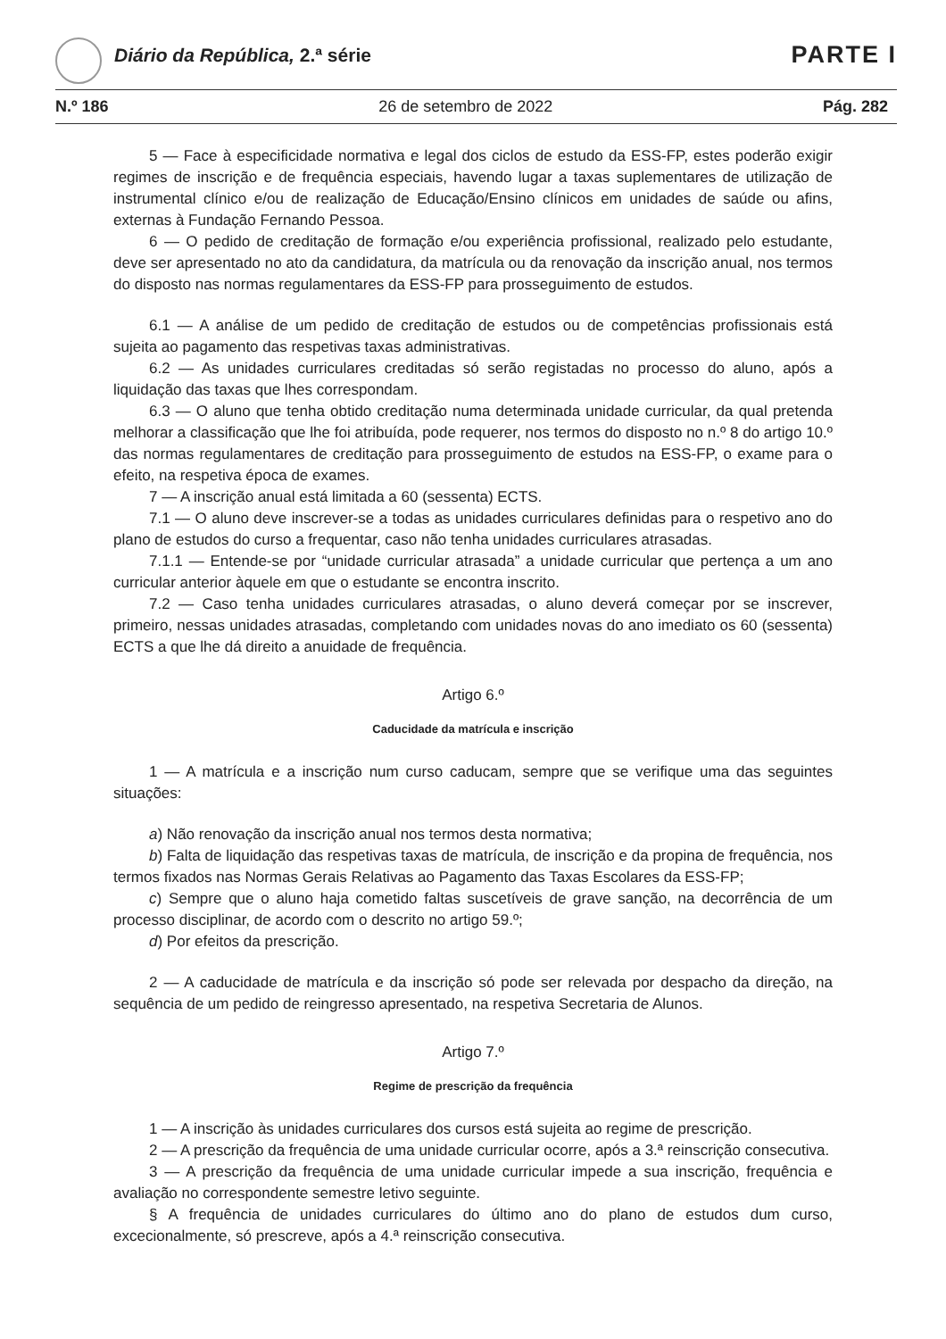Diário da República, 2.ª série PARTE I
N.º 186 26 de setembro de 2022 Pág. 282
5 — Face à especificidade normativa e legal dos ciclos de estudo da ESS-FP, estes poderão exigir regimes de inscrição e de frequência especiais, havendo lugar a taxas suplementares de utilização de instrumental clínico e/ou de realização de Educação/Ensino clínicos em unidades de saúde ou afins, externas à Fundação Fernando Pessoa.
6 — O pedido de creditação de formação e/ou experiência profissional, realizado pelo estudante, deve ser apresentado no ato da candidatura, da matrícula ou da renovação da inscrição anual, nos termos do disposto nas normas regulamentares da ESS-FP para prosseguimento de estudos.
6.1 — A análise de um pedido de creditação de estudos ou de competências profissionais está sujeita ao pagamento das respetivas taxas administrativas.
6.2 — As unidades curriculares creditadas só serão registadas no processo do aluno, após a liquidação das taxas que lhes correspondam.
6.3 — O aluno que tenha obtido creditação numa determinada unidade curricular, da qual pretenda melhorar a classificação que lhe foi atribuída, pode requerer, nos termos do disposto no n.º 8 do artigo 10.º das normas regulamentares de creditação para prosseguimento de estudos na ESS-FP, o exame para o efeito, na respetiva época de exames.
7 — A inscrição anual está limitada a 60 (sessenta) ECTS.
7.1 — O aluno deve inscrever-se a todas as unidades curriculares definidas para o respetivo ano do plano de estudos do curso a frequentar, caso não tenha unidades curriculares atrasadas.
7.1.1 — Entende-se por “unidade curricular atrasada” a unidade curricular que pertença a um ano curricular anterior àquele em que o estudante se encontra inscrito.
7.2 — Caso tenha unidades curriculares atrasadas, o aluno deverá começar por se inscrever, primeiro, nessas unidades atrasadas, completando com unidades novas do ano imediato os 60 (sessenta) ECTS a que lhe dá direito a anuidade de frequência.
Artigo 6.º
Caducidade da matrícula e inscrição
1 — A matrícula e a inscrição num curso caducam, sempre que se verifique uma das seguintes situações:
a) Não renovação da inscrição anual nos termos desta normativa;
b) Falta de liquidação das respetivas taxas de matrícula, de inscrição e da propina de frequência, nos termos fixados nas Normas Gerais Relativas ao Pagamento das Taxas Escolares da ESS-FP;
c) Sempre que o aluno haja cometido faltas suscetíveis de grave sanção, na decorrência de um processo disciplinar, de acordo com o descrito no artigo 59.º;
d) Por efeitos da prescrição.
2 — A caducidade de matrícula e da inscrição só pode ser relevada por despacho da direção, na sequência de um pedido de reingresso apresentado, na respetiva Secretaria de Alunos.
Artigo 7.º
Regime de prescrição da frequência
1 — A inscrição às unidades curriculares dos cursos está sujeita ao regime de prescrição.
2 — A prescrição da frequência de uma unidade curricular ocorre, após a 3.ª reinscrição consecutiva.
3 — A prescrição da frequência de uma unidade curricular impede a sua inscrição, frequência e avaliação no correspondente semestre letivo seguinte.
§ A frequência de unidades curriculares do último ano do plano de estudos dum curso, excecionalmente, só prescreve, após a 4.ª reinscrição consecutiva.